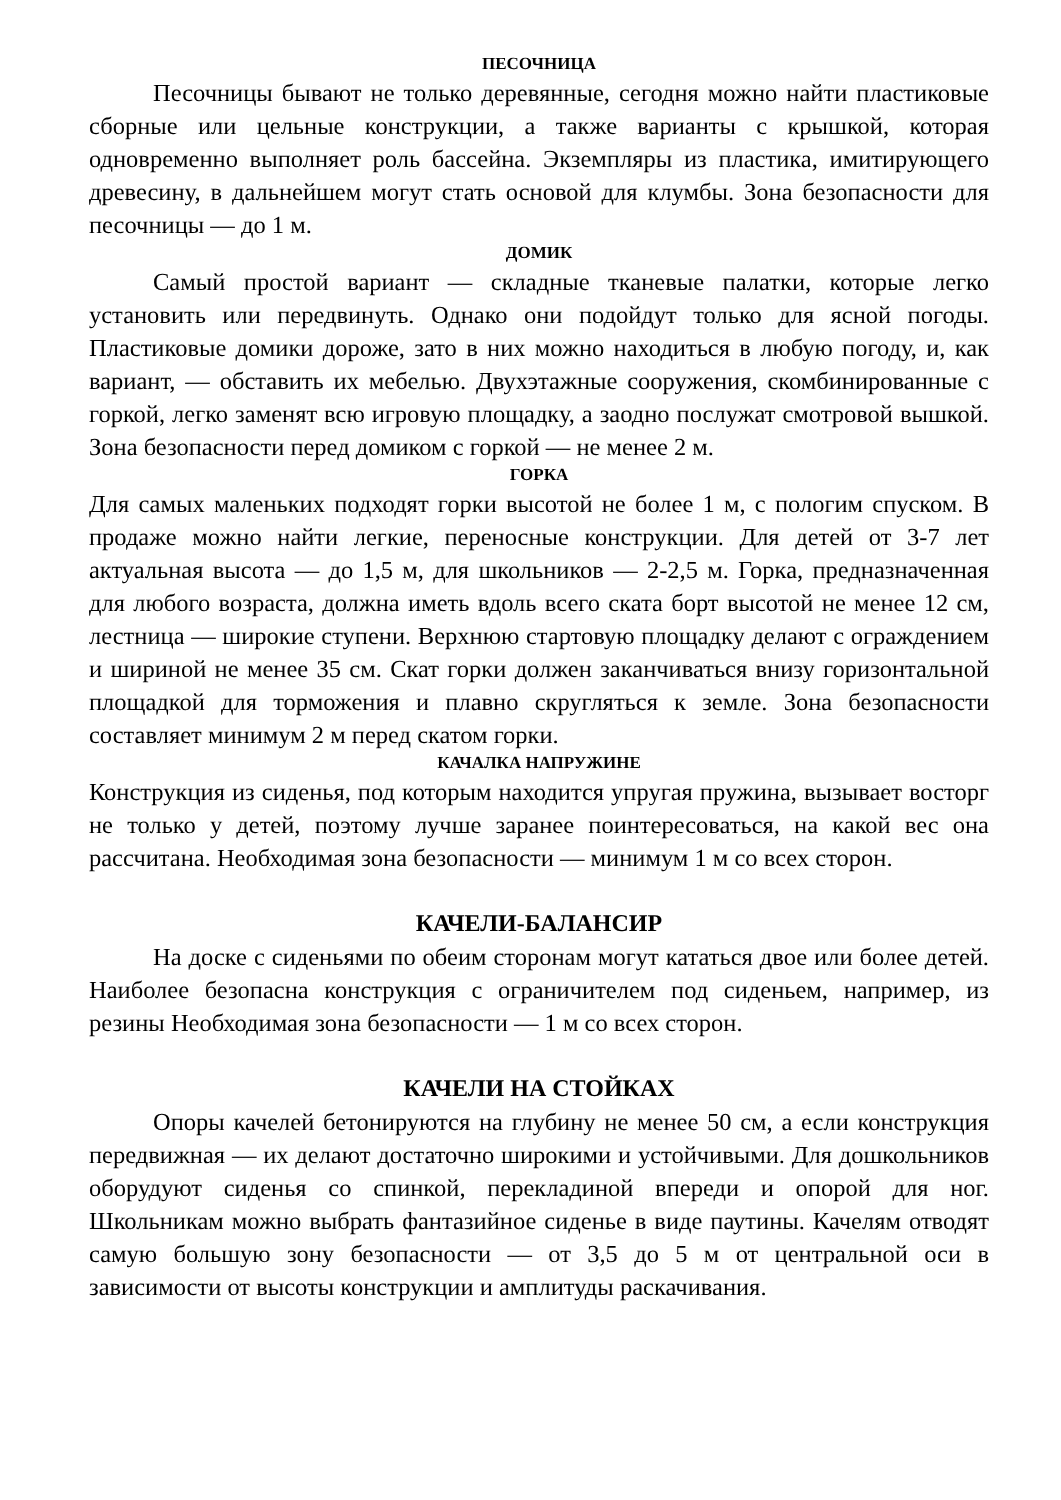ПЕСОЧНИЦА
Песочницы бывают не только деревянные, сегодня можно найти пластиковые сборные или цельные конструкции, а также варианты с крышкой, которая одновременно выполняет роль бассейна. Экземпляры из пластика, имитирующего древесину, в дальнейшем могут стать основой для клумбы. Зона безопасности для песочницы — до 1 м.
ДОМИК
Самый простой вариант — складные тканевые палатки, которые легко установить или передвинуть. Однако они подойдут только для ясной погоды. Пластиковые домики дороже, зато в них можно находиться в любую погоду, и, как вариант, — обставить их мебелью. Двухэтажные сооружения, скомбинированные с горкой, легко заменят всю игровую площадку, а заодно послужат смотровой вышкой. Зона безопасности перед домиком с горкой — не менее 2 м.
ГОРКА
Для самых маленьких подходят горки высотой не более 1 м, с пологим спуском. В продаже можно найти легкие, переносные конструкции. Для детей от 3-7 лет актуальная высота — до 1,5 м, для школьников — 2-2,5 м. Горка, предназначенная для любого возраста, должна иметь вдоль всего ската борт высотой не менее 12 см, лестница — широкие ступени. Верхнюю стартовую площадку делают с ограждением и шириной не менее 35 см. Скат горки должен заканчиваться внизу горизонтальной площадкой для торможения и плавно скругляться к земле. Зона безопасности составляет минимум 2 м перед скатом горки.
КАЧАЛКА НАПРУЖИНЕ
Конструкция из сиденья, под которым находится упругая пружина, вызывает восторг не только у детей, поэтому лучше заранее поинтересоваться, на какой вес она рассчитана. Необходимая зона безопасности — минимум 1 м со всех сторон.
КАЧЕЛИ-БАЛАНСИР
На доске с сиденьями по обеим сторонам могут кататься двое или более детей. Наиболее безопасна конструкция с ограничителем под сиденьем, например, из резины Необходимая зона безопасности — 1 м со всех сторон.
КАЧЕЛИ НА СТОЙКАХ
Опоры качелей бетонируются на глубину не менее 50 см, а если конструкция передвижная — их делают достаточно широкими и устойчивыми. Для дошкольников оборудуют сиденья со спинкой, перекладиной впереди и опорой для ног. Школьникам можно выбрать фантазийное сиденье в виде паутины. Качелям отводят самую большую зону безопасности — от 3,5 до 5 м от центральной оси в зависимости от высоты конструкции и амплитуды раскачивания.